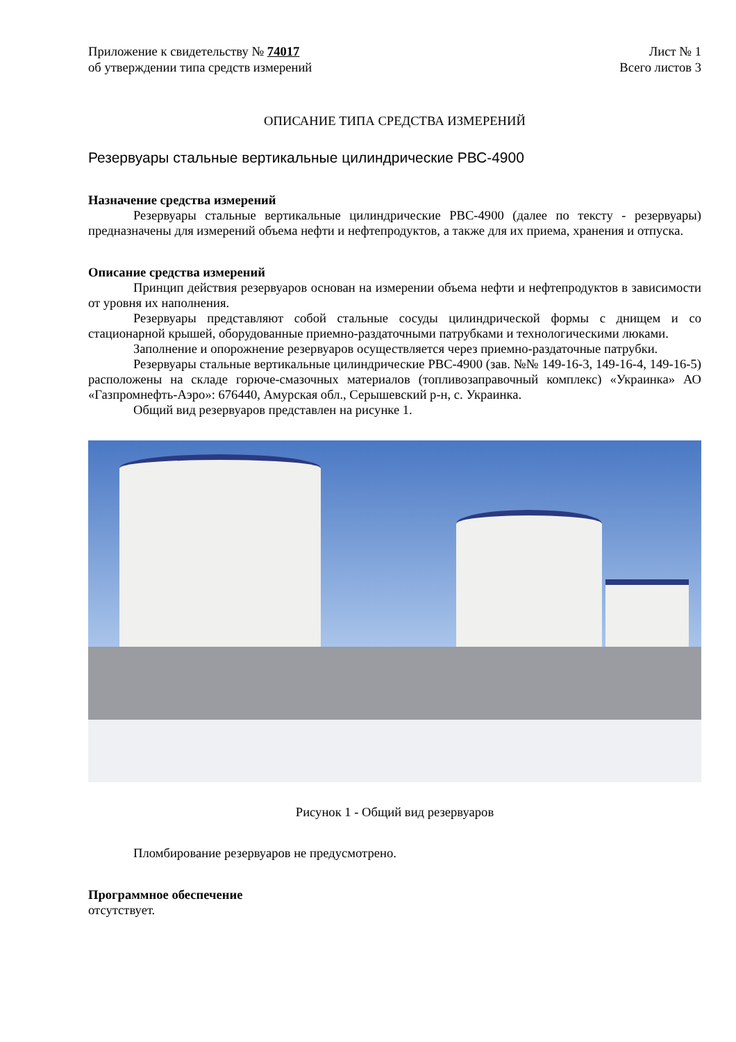Приложение к свидетельству № 74017
об утверждении типа средств измерений
Лист № 1
Всего листов 3
ОПИСАНИЕ ТИПА СРЕДСТВА ИЗМЕРЕНИЙ
Резервуары стальные вертикальные цилиндрические РВС-4900
Назначение средства измерений
Резервуары стальные вертикальные цилиндрические РВС-4900 (далее по тексту - резервуары) предназначены для измерений объема нефти и нефтепродуктов, а также для их приема, хранения и отпуска.
Описание средства измерений
Принцип действия резервуаров основан на измерении объема нефти и нефтепродуктов в зависимости от уровня их наполнения.
Резервуары представляют собой стальные сосуды цилиндрической формы с днищем и со стационарной крышей, оборудованные приемно-раздаточными патрубками и технологическими люками.
Заполнение и опорожнение резервуаров осуществляется через приемно-раздаточные патрубки.
Резервуары стальные вертикальные цилиндрические РВС-4900 (зав. №№ 149-16-3, 149-16-4, 149-16-5) расположены на складе горюче-смазочных материалов (топливозаправочный комплекс) «Украинка» АО «Газпромнефть-Аэро»: 676440, Амурская обл., Серышевский р-н, с. Украинка.
Общий вид резервуаров представлен на рисунке 1.
Рисунок 1 - Общий вид резервуаров
Пломбирование резервуаров не предусмотрено.
Программное обеспечение
отсутствует.